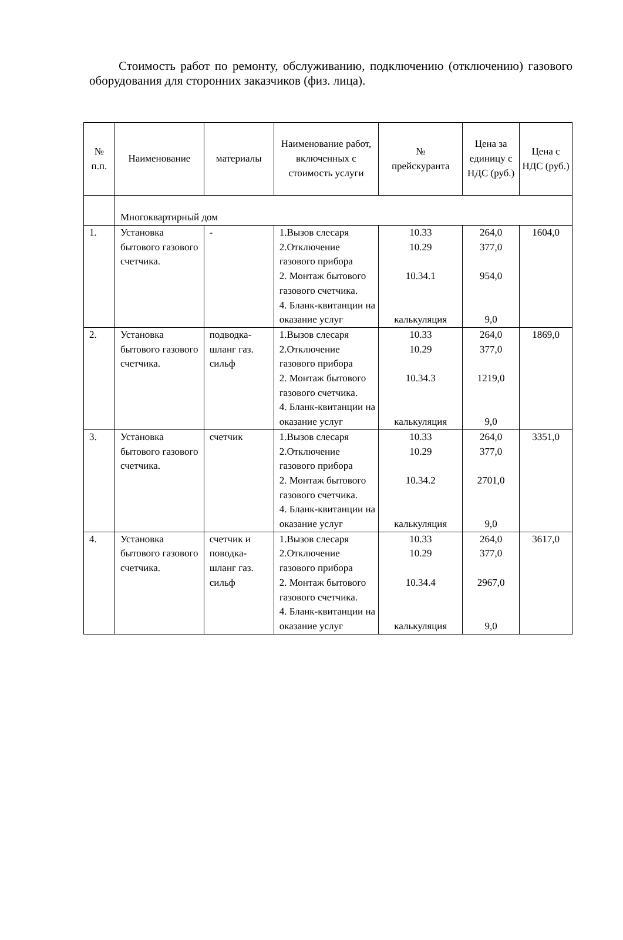Стоимость работ по ремонту, обслуживанию, подключению (отключению) газового оборудования для сторонних заказчиков (физ. лица).
| № п.п. | Наименование | материалы | Наименование работ, включенных с стоимость услуги | № прейскуранта | Цена за единицу с НДС (руб.) | Цена с НДС (руб.) |
| --- | --- | --- | --- | --- | --- | --- |
| | Многоквартирный дом | | | | | |
| 1. | Установка бытового газового счетчика. | - | 1.Вызов слесаря 2.Отключение газового прибора 2. Монтаж бытового газового счетчика. 4. Бланк-квитанции на оказание услуг | 10.33 10.29 10.34.1 калькуляция | 264,0 377,0 954,0 9,0 | 1604,0 |
| 2. | Установка бытового газового счетчика. | подводка-шланг газ. сильф | 1.Вызов слесаря 2.Отключение газового прибора 2. Монтаж бытового газового счетчика. 4. Бланк-квитанции на оказание услуг | 10.33 10.29 10.34.3 калькуляция | 264,0 377,0 1219,0 9,0 | 1869,0 |
| 3. | Установка бытового газового счетчика. | счетчик | 1.Вызов слесаря 2.Отключение газового прибора 2. Монтаж бытового газового счетчика. 4. Бланк-квитанции на оказание услуг | 10.33 10.29 10.34.2 калькуляция | 264,0 377,0 2701,0 9,0 | 3351,0 |
| 4. | Установка бытового газового счетчика. | счетчик и поводка-шланг газ. сильф | 1.Вызов слесаря 2.Отключение газового прибора 2. Монтаж бытового газового счетчика. 4. Бланк-квитанции на оказание услуг | 10.33 10.29 10.34.4 калькуляция | 264,0 377,0 2967,0 9,0 | 3617,0 |